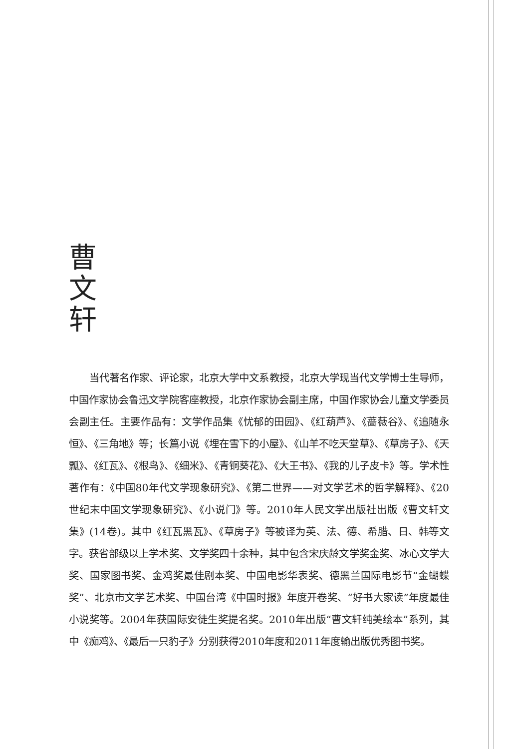曹
文
轩
当代著名作家、评论家，北京大学中文系教授，北京大学现当代文学博士生导师，中国作家协会鲁迅文学院客座教授，北京作家协会副主席，中国作家协会儿童文学委员会副主任。主要作品有：文学作品集《忧郁的田园》、《红葫芦》、《蔷薇谷》、《追随永恒》、《三角地》等；长篇小说《埋在雪下的小屋》、《山羊不吃天堂草》、《草房子》、《天瓢》、《红瓦》、《根鸟》、《细米》、《青铜葵花》、《大王书》、《我的儿子皮卡》等。学术性著作有：《中国80年代文学现象研究》、《第二世界——对文学艺术的哲学解释》、《20世纪末中国文学现象研究》、《小说门》等。2010年人民文学出版社出版《曹文轩文集》(14卷)。其中《红瓦黑瓦》、《草房子》等被译为英、法、德、希腊、日、韩等文字。获省部级以上学术奖、文学奖四十余种，其中包含宋庆龄文学奖金奖、冰心文学大奖、国家图书奖、金鸡奖最佳剧本奖、中国电影华表奖、德黑兰国际电影节“金蝴蝶奖”、北京市文学艺术奖、中国台湾《中国时报》年度开卷奖、“好书大家读”年度最佳小说奖等。2004年获国际安徒生奖提名奖。2010年出版“曹文轩纯美绘本”系列，其中《痴鸡》、《最后一只豹子》分别获得2010年度和2011年度输出版优秀图书奖。